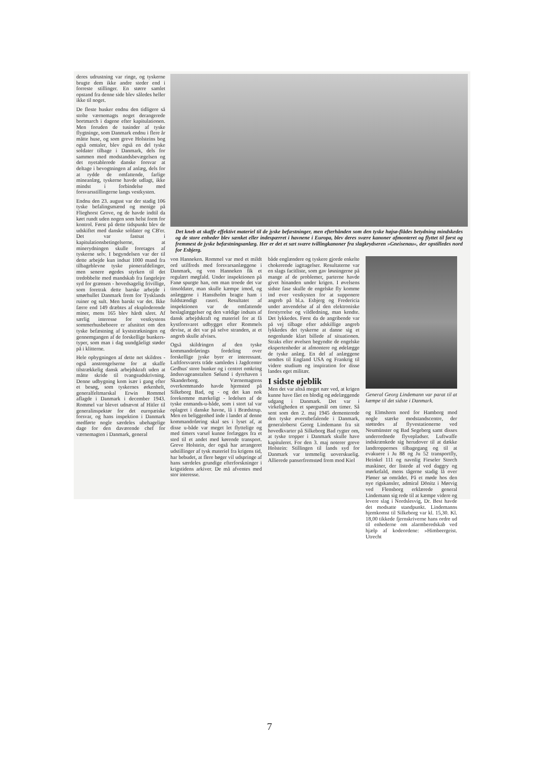deres udrustning var ringe, og tyskerne brugte dem ikke andre steder end i forreste stillinger. En større samlet opstand fra denne side blev således heller ikke til noget.
De fleste husker endnu den tidligere så stolte værnemagts noget derangerede bortmarch i dagene efter kapitulationen. Men foruden de tusinder af tyske flygtninge, som Danmark endnu i flere år måtte huse, og som greve Holsteins bog også omtaler, blev også en del tyske soldater tilbage i Danmark, dels for sammen med modstandsbevægelsen og det nyetablerede danske forsvar at deltage i bevogtningen af anlæg, dels for at rydde de omfattende, farlige mineanlæg, tyskerne havde udlagt, ikke mindst i forbindelse med forsvarsstillingerne langs vestkysten.
Endnu den 23. august var der stadig 106 tyske befalingsmænd og menige på Flieghorst Grove, og de havde indtil da kørt rundt uden nogen som helst form for kontrol. Først på dette tidspunkt blev de udskiftet med danske soldater og CB'er. Det var fastsat i kapitulationsbetingelserne, at minerydningen skulle foretages af tyskerne selv. I begyndelsen var der til dette arbejde kun indsat 1000 mand fra tilbageblevne tyske pionerafdelinger, men senere øgedes styrken til det tredobbelte med mandskab fra fangelejre syd for grænsen - hovedsagelig frivillige, som foretrak dette barske arbejde i smørhullet Danmark frem for Tysklands ruiner og sult. Men barskt var det. Ikke færre end 149 dræbtes af eksploderende miner, mens 165 blev hårdt såret. Af særlig interesse for vestkystens sommerhusbeboere er afsnittet om den tyske befæstning af kyststrækningen og gennemgangen af de forskellige bunkers-typer, som man i dag uundgåeligt støder på i klitterne.
Hele opbygningen af dette net skildres - også anstrengelserne for at skaffe tilstrækkelig dansk arbejdskraft uden at måtte skride til tvangsudskrivning. Denne udbygning kom især i gang efter et besøg, som tyskernes ørkenhelt, generalfeltmarskal Erwin Rommel aflagde i Danmark i december 1943. Rommel var blevet udnævnt af Hitler til generalinspektør for det europæiske forsvar, og hans inspektion i Danmark medførte nogle særdeles ubehagelige dage for den daværende chef for værnemagten i Danmark, general
Det kneb at skaffe effektivt materiel til de jyske befæstninger, men efterhånden som den tyske højsø-flådes betydning mindskedes og de store enheder blev sænket eller indespærret i havnene i Europa, blev deres svære kanoner afmonteret og flyttet til først og fremmest de jyske befæstningsanlæg. Her er det et sæt svære tvillingkanoner fra slagkrydseren »Gneisenau«, der opstilledes nord for Esbjerg.
von Hanneken. Rommel var med et mildt ord utilfreds med forsvarsanlæggene i Danmark, og von Hanneken fik et regulært møgfald. Under inspektionen på Fanø spurgte han, om man troede det var tinsoldater, man skulle kæmpe imod, og anlæggene i Hanstholm bragte ham i fuldstændigt raseri. Resultatet af inspektionen var de omfattende beslaglæggelser og den vældige indsats af dansk arbejdskraft og materiel for at få kystforsvaret udbygget efter Rommels devise, at det var på selve stranden, at et angreb skulle afvises.
Også skildringen af den tyske kommandoførings fordeling over forskellige jyske byer er interessant. Luftforsvarets tråde samledes i Jagdcenter Gedhus' store bunker og i centret omkring åndssvageanstalten Sølund i dyrehaven i Skanderborg. Værnemagtens overkommando havde hjemsted på Silkeborg Bad, og - og det kan nok forekomme mærkeligt - ledelsen af de tyske enmands-u-både, som i stort tal var oplagret i danske havne, lå i Brædstrup. Men en beliggenhed inde i landet af denne kommandoføring skal ses i lyset af, at disse u-både var meget let flyttelige og med timers varsel kunne forlægges fra et sted til et andet med kørende transport. Greve Holstein, der også har arrangeret udstillinger af tysk materiel fra krigens tid, har bebudet, at flere bøger vil udspringe af hans særdeles grundige efterforskninger i krigstidens arkiver. De må afventes med stor interesse.
både englændere og tyskere gjorde enkelte chokerende iagttagelser. Resultaterne var en slags facitliste, som gav løsningerne på mange af de problemer, parterne havde givet hinanden under krigen. I øvelsens sidste fase skulle de engelske fly komme ind over vestkysten for at supponere angreb på bl.a. Esbjerg og Fredericia under anvendelse af al den elektroniske forstyrrelse og vildledning, man kendte. Det lykkedes. Først da de angribende var på vej tilbage efter adskillige angreb lykkedes det tyskerne at danne sig et nogenlunde klart billede af situationen. Straks efter øvelsen begyndte de engelske ekspertenheder at afmontere og ødelægge de tyske anlæg. En del af anlæggene sendtes til England USA og Frankrig til videre studium og inspiration for disse landes eget militær.
I sidste øjeblik
Men det var altså meget nær ved, at krigen kunne have fået en blodig og ødelæggende udgang i Danmark. Det var i virkeligheden et spørgsmål om timer. Så sent som den 2. maj 1945 dementerede den tyske øverstbefalende i Danmark, generaloberst Georg Lindemann fra sit hovedkvarter på Silkeborg Bad rygter om, at tyske tropper i Danmark skulle have kapituleret. For den 3. maj noterer greve Holstein: Stillingen til lands syd for Danmark var temmelig uoverskuelig. Allierede panserfremstød frem mod Kiel
General Georg Lindemann var parat til at kæmpe til det sidste i Danmark.
og Elmshorn nord for Hamborg mod nogle stærke modstandscentre, der støttedes af flyvestationerne ved Neumünster og Bad Segeberg samt disses underordnede flyvepladser. Luftwaffe indskrænkede sig herudover til at dække landtroppernes tilbagegang og til at evakuere i Ju 88 og Ju 52 transportfly, Heinkel 111 og navnlig Fieseler Storch maskiner, der listede af ved daggry og mørkefald, mens tågerne stadig lå over Pløner sø området. På et møde hos den nye rigskansler, admiral Dönitz i Mørvig ved Flensborg erklærede general Lindemann sig rede til at kæmpe videre og levere slag i Nordslesvig, Dr. Best havde det modsatte standpunkt. Lindemanns hjemkomst til Silkeborg var kl. 15,30. Kl. 18,00 tikkede fjernskriverne hans ordre ud til enhederne om alarmberedskab ved hjælp af kodeordene: »Himbeergeist. Utrecht
7